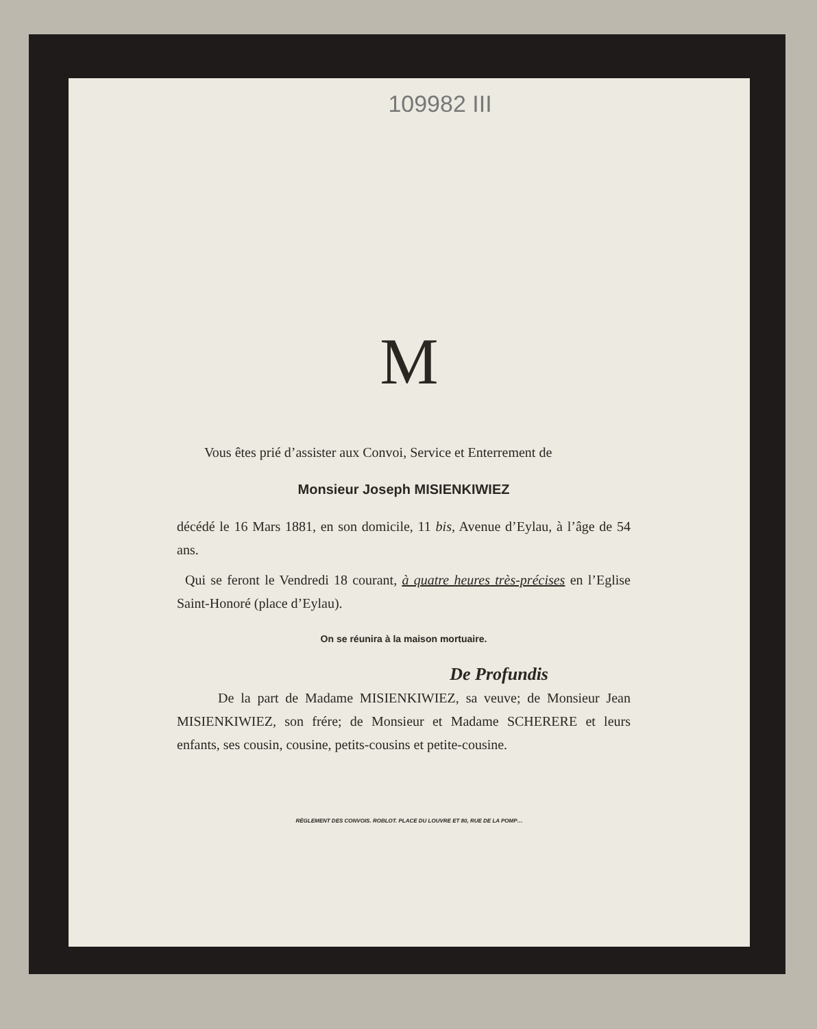109982 III
M
Vous êtes prié d’assister aux Convoi, Service et Enterrement de
Monsieur Joseph MISIENKIWIEZ
décédé le 16 Mars 1881, en son domicile, 11 bis, Avenue d’Eylau, à l’âge de 54 ans.
Qui se feront le Vendredi 18 courant, à quatre heures très-précises en l’Eglise Saint-Honoré (place d’Eylau).
On se réunira à la maison mortuaire.
De Profundis
De la part de Madame MISIENKIWIEZ, sa veuve; de Monsieur Jean MISIENKIWIEZ, son frére; de Monsieur et Madame SCHERERE et leurs enfants, ses cousin, cousine, petits-cousins et petite-cousine.
RÈGLEMENT DES CONVOIS. ROBLOT. PLACE DU LOUVRE ET 80, RUE DE LA POMP…